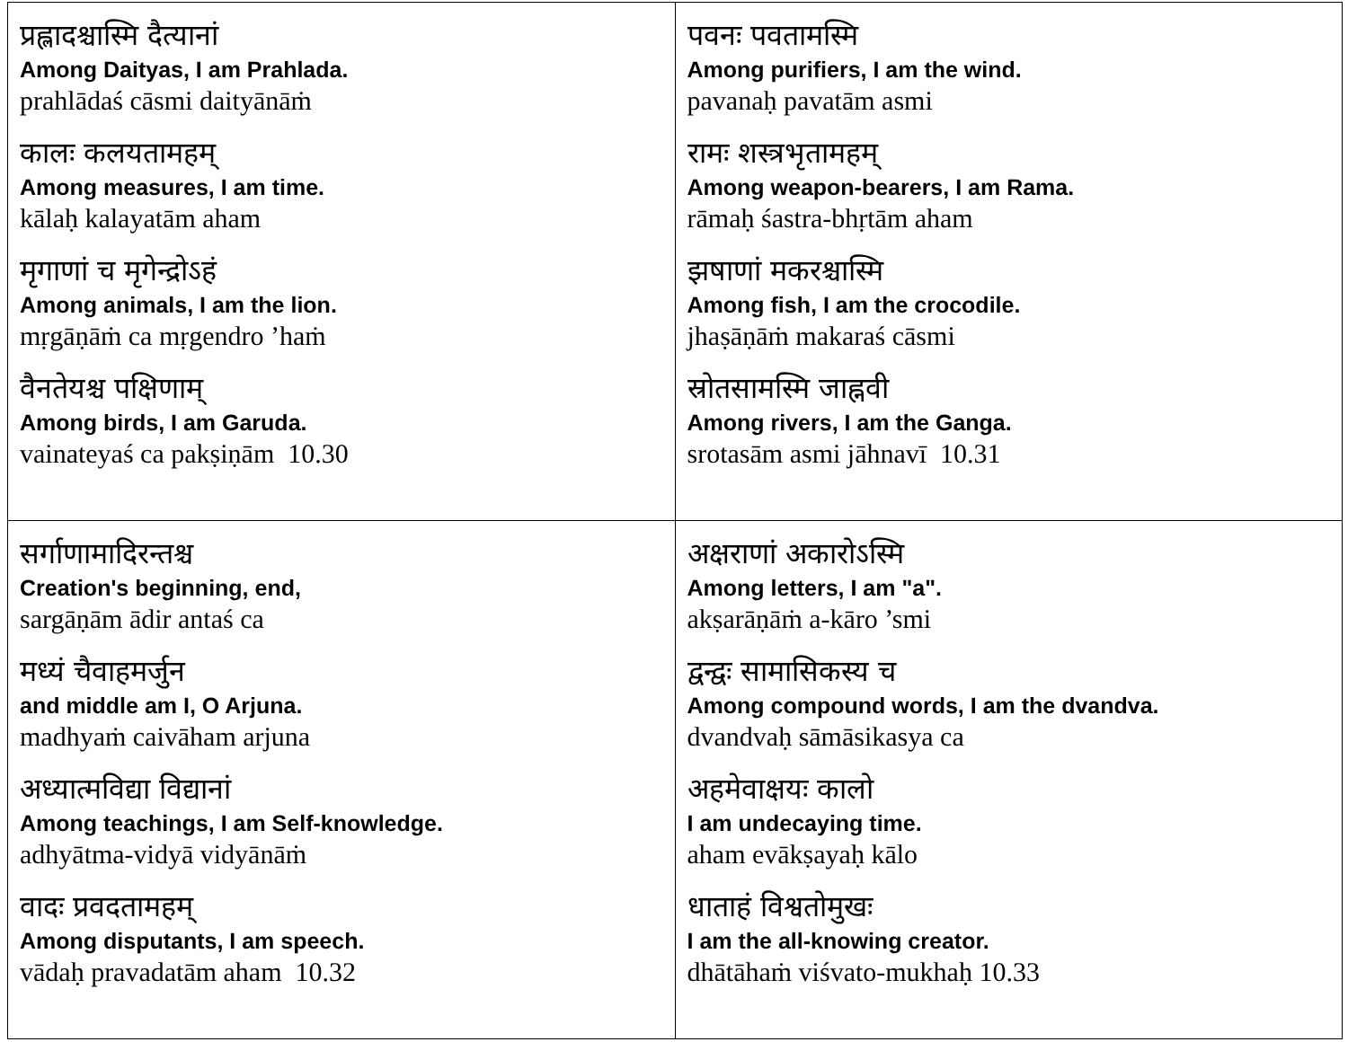| प्रह्लादश्चास्मि दैत्यानां Among Daityas, I am Prahlada. prahlādaś cāsmi daityānāṁ कालः कलयतामहम् Among measures, I am time. kālaḥ kalayatām aham मृगाणां च मृगेन्द्रोऽहं Among animals, I am the lion. mṛgāṇāṁ ca mṛgendro ’haṁ वैनतेयश्च पक्षिणाम् Among birds, I am Garuda. vainateyaś ca pakṣiṇām 10.30 | पवनः पवतामस्मि Among purifiers, I am the wind. pavanaḥ pavatām asmi रामः शस्त्रभृतामहम् Among weapon-bearers, I am Rama. rāmaḥ śastra-bhṛtām aham झषाणां मकरश्चास्मि Among fish, I am the crocodile. jhaṣāṇāṁ makaraś cāsmi स्रोतसामस्मि जाह्नवी Among rivers, I am the Ganga. srotasām asmi jāhnavī 10.31 |
| सर्गाणामादिरन्तश्च Creation's beginning, end, sargāṇām ādir antaś ca मध्यं चैवाहमर्जुन and middle am I, O Arjuna. madhyaṁ caivāham arjuna अध्यात्मविद्या विद्यानां Among teachings, I am Self-knowledge. adhyātma-vidyā vidyānāṁ वादः प्रवदतामहम् Among disputants, I am speech. vādaḥ pravadatām aham 10.32 | अक्षराणां अकारोऽस्मि Among letters, I am "a". akṣarāṇāṁ a-kāro ’smi द्वन्द्वः सामासिकस्य च Among compound words, I am the dvandva. dvandvaḥ sāmāsikasya ca अहमेवाक्षयः कालो I am undecaying time. aham evākṣayaḥ kālo धाताहं विश्वतोमुखः I am the all-knowing creator. dhātāhaṁ viśvato-mukhaḥ 10.33 |